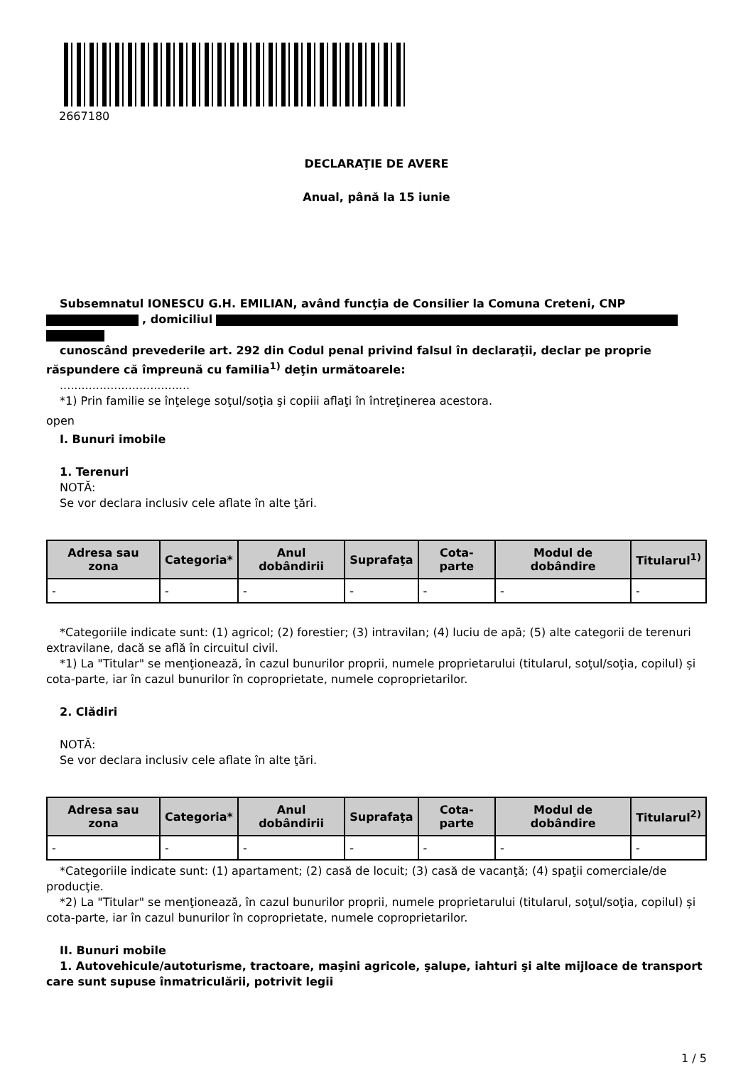2667180
DECLARAŢIE DE AVERE
Anual, până la 15 iunie
Subsemnatul IONESCU G.H. EMILIAN, având funcţia de Consilier la Comuna Creteni, CNP
, domiciliul
cunoscând prevederile art. 292 din Codul penal privind falsul în declaraţii, declar pe proprie răspundere că împreună cu familia<sup>1)</sup> deţin următoarele:
....................................
*1) Prin familie se înţelege soţul/soţia şi copiii aflaţi în întreţinerea acestora.
open
I. Bunuri imobile
1. Terenuri
NOTĂ:
Se vor declara inclusiv cele aflate în alte ţări.
| Adresa sau zona | Categoria* | Anul dobândirii | Suprafaţa | Cota-parte | Modul de dobândire | Titularul<sup>1)</sup> |
| --- | --- | --- | --- | --- | --- | --- |
| - | - | - | - | - | - | - |
*Categoriile indicate sunt: (1) agricol; (2) forestier; (3) intravilan; (4) luciu de apă; (5) alte categorii de terenuri extravilane, dacă se află în circuitul civil.
*1) La "Titular" se menţionează, în cazul bunurilor proprii, numele proprietarului (titularul, soţul/soţia, copilul) și cota-parte, iar în cazul bunurilor în coproprietate, numele coproprietarilor.
2. Clădiri
NOTĂ:
Se vor declara inclusiv cele aflate în alte ţări.
| Adresa sau zona | Categoria* | Anul dobândirii | Suprafaţa | Cota-parte | Modul de dobândire | Titularul<sup>2)</sup> |
| --- | --- | --- | --- | --- | --- | --- |
| - | - | - | - | - | - | - |
*Categoriile indicate sunt: (1) apartament; (2) casă de locuit; (3) casă de vacanţă; (4) spaţii comerciale/de producţie.
*2) La "Titular" se menţionează, în cazul bunurilor proprii, numele proprietarului (titularul, soţul/soţia, copilul) și cota-parte, iar în cazul bunurilor în coproprietate, numele coproprietarilor.
II. Bunuri mobile
1. Autovehicule/autoturisme, tractoare, maşini agricole, şalupe, iahturi şi alte mijloace de transport care sunt supuse înmatriculării, potrivit legii
1 / 5